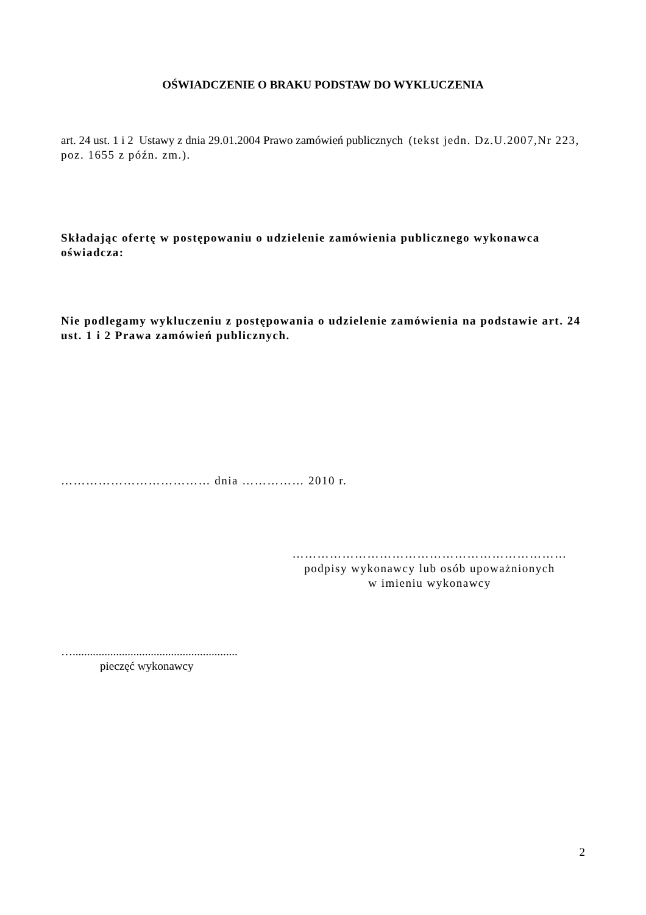OŚWIADCZENIE O BRAKU PODSTAW DO WYKLUCZENIA
art. 24 ust. 1 i 2 Ustawy z dnia 29.01.2004 Prawo zamówień publicznych (tekst jedn. Dz.U.2007,Nr 223, poz. 1655 z późn. zm.).
Składając ofertę w postępowaniu o udzielenie zamówienia publicznego wykonawca oświadcza:
Nie podlegamy wykluczeniu z postępowania o udzielenie zamówienia na podstawie art. 24 ust. 1 i 2 Prawa zamówień publicznych.
……………………………… dnia …………… 2010 r.
…………………………………………………………
podpisy wykonawcy lub osób upoważnionych
w imieniu wykonawcy
….........................................................
pieczęć wykonawcy
2